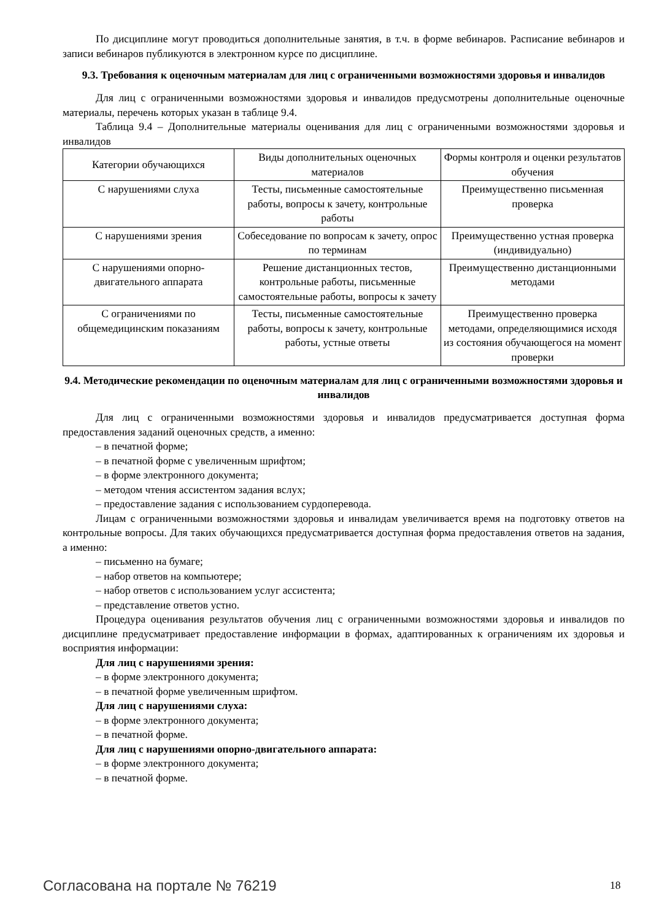По дисциплине могут проводиться дополнительные занятия, в т.ч. в форме вебинаров. Расписание вебинаров и записи вебинаров публикуются в электронном курсе по дисциплине.
9.3. Требования к оценочным материалам для лиц с ограниченными возможностями здоровья и инвалидов
Для лиц с ограниченными возможностями здоровья и инвалидов предусмотрены дополнительные оценочные материалы, перечень которых указан в таблице 9.4.
Таблица 9.4 – Дополнительные материалы оценивания для лиц с ограниченными возможностями здоровья и инвалидов
| Категории обучающихся | Виды дополнительных оценочных материалов | Формы контроля и оценки результатов обучения |
| --- | --- | --- |
| С нарушениями слуха | Тесты, письменные самостоятельные работы, вопросы к зачету, контрольные работы | Преимущественно письменная проверка |
| С нарушениями зрения | Собеседование по вопросам к зачету, опрос по терминам | Преимущественно устная проверка (индивидуально) |
| С нарушениями опорно-двигательного аппарата | Решение дистанционных тестов, контрольные работы, письменные самостоятельные работы, вопросы к зачету | Преимущественно дистанционными методами |
| С ограничениями по общемедицинским показаниям | Тесты, письменные самостоятельные работы, вопросы к зачету, контрольные работы, устные ответы | Преимущественно проверка методами, определяющимися исходя из состояния обучающегося на момент проверки |
9.4. Методические рекомендации по оценочным материалам для лиц с ограниченными возможностями здоровья и инвалидов
Для лиц с ограниченными возможностями здоровья и инвалидов предусматривается доступная форма предоставления заданий оценочных средств, а именно:
– в печатной форме;
– в печатной форме с увеличенным шрифтом;
– в форме электронного документа;
– методом чтения ассистентом задания вслух;
– предоставление задания с использованием сурдоперевода.
Лицам с ограниченными возможностями здоровья и инвалидам увеличивается время на подготовку ответов на контрольные вопросы. Для таких обучающихся предусматривается доступная форма предоставления ответов на задания, а именно:
– письменно на бумаге;
– набор ответов на компьютере;
– набор ответов с использованием услуг ассистента;
– представление ответов устно.
Процедура оценивания результатов обучения лиц с ограниченными возможностями здоровья и инвалидов по дисциплине предусматривает предоставление информации в формах, адаптированных к ограничениям их здоровья и восприятия информации:
Для лиц с нарушениями зрения:
– в форме электронного документа;
– в печатной форме увеличенным шрифтом.
Для лиц с нарушениями слуха:
– в форме электронного документа;
– в печатной форме.
Для лиц с нарушениями опорно-двигательного аппарата:
– в форме электронного документа;
– в печатной форме.
Согласована на портале № 76219 18